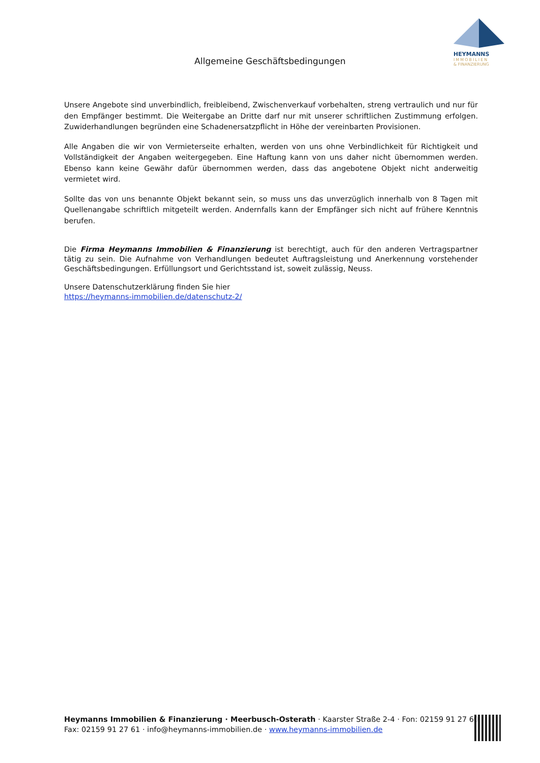HEYMANNS
IMMOBILIEN
& FINANZIERUNG
Allgemeine Geschäftsbedingungen
Unsere Angebote sind unverbindlich, freibleibend, Zwischenverkauf vorbehalten, streng vertraulich und nur für den Empfänger bestimmt. Die Weitergabe an Dritte darf nur mit unserer schriftlichen Zustimmung erfolgen. Zuwiderhandlungen begründen eine Schadenersatzpflicht in Höhe der vereinbarten Provisionen.
Alle Angaben die wir von Vermieterseite erhalten, werden von uns ohne Verbindlichkeit für Richtigkeit und Vollständigkeit der Angaben weitergegeben. Eine Haftung kann von uns daher nicht übernommen werden. Ebenso kann keine Gewähr dafür übernommen werden, dass das angebotene Objekt nicht anderweitig vermietet wird.
Sollte das von uns benannte Objekt bekannt sein, so muss uns das unverzüglich innerhalb von 8 Tagen mit Quellenangabe schriftlich mitgeteilt werden. Andernfalls kann der Empfänger sich nicht auf frühere Kenntnis berufen.
Die Firma Heymanns Immobilien & Finanzierung ist berechtigt, auch für den anderen Vertragspartner tätig zu sein. Die Aufnahme von Verhandlungen bedeutet Auftragsleistung und Anerkennung vorstehender Geschäftsbedingungen. Erfüllungsort und Gerichtsstand ist, soweit zulässig, Neuss.
Unsere Datenschutzerklärung finden Sie hier
https://heymanns-immobilien.de/datenschutz-2/
Heymanns Immobilien & Finanzierung · Meerbusch-Osterath · Kaarster Straße 2-4 · Fon: 02159 91 27 60
Fax: 02159 91 27 61 · info@heymanns-immobilien.de · www.heymanns-immobilien.de